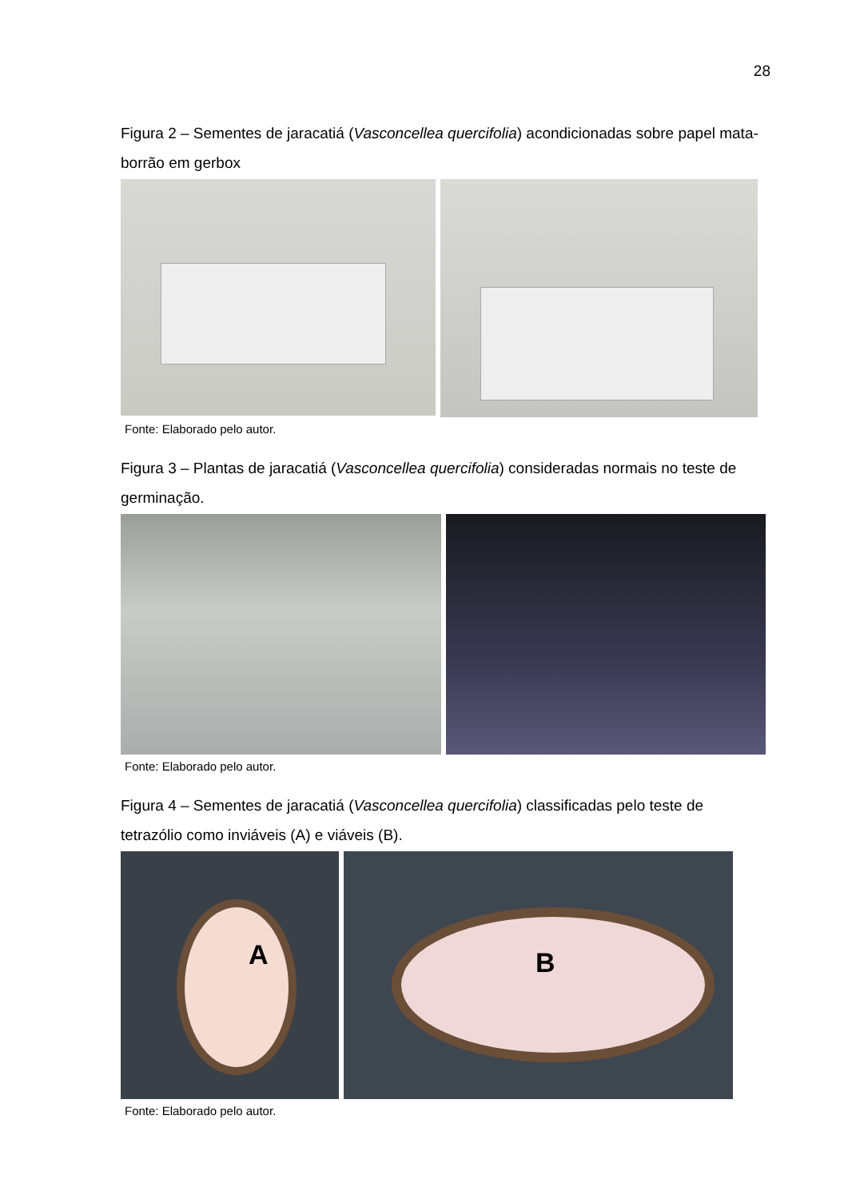28
Figura 2 – Sementes de jaracatiá (Vasconcellea quercifolia) acondicionadas sobre papel mata-borrão em gerbox
Fonte: Elaborado pelo autor.
Figura 3 – Plantas de jaracatiá (Vasconcellea quercifolia) consideradas normais no teste de germinação.
Fonte: Elaborado pelo autor.
Figura 4 – Sementes de jaracatiá (Vasconcellea quercifolia) classificadas pelo teste de tetrazólio como inviáveis (A) e viáveis (B).
A
B
Fonte: Elaborado pelo autor.